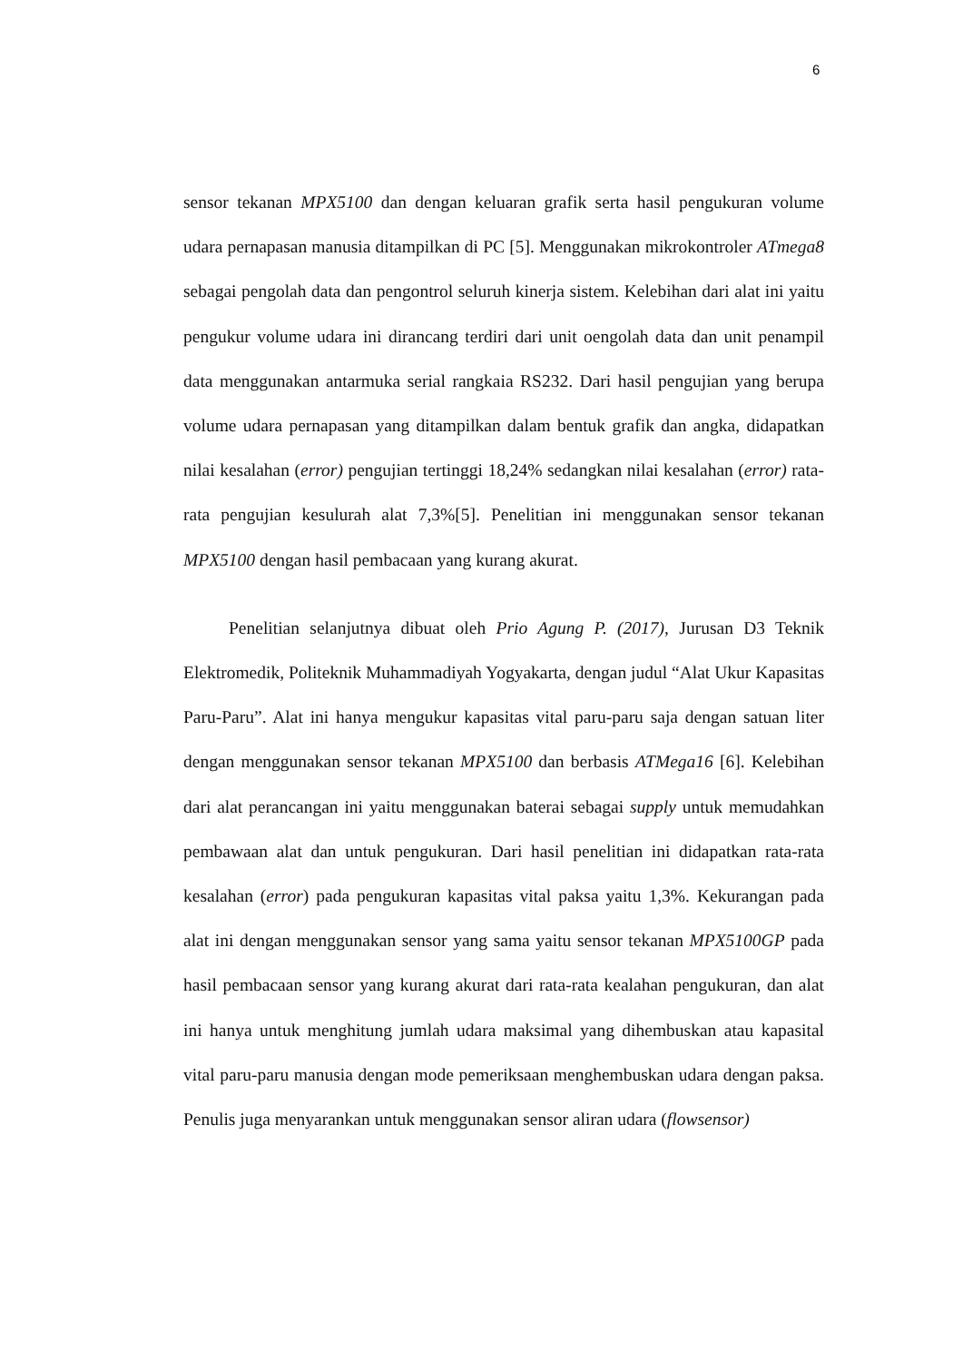6
sensor tekanan MPX5100 dan dengan keluaran grafik serta hasil pengukuran volume udara pernapasan manusia ditampilkan di PC [5]. Menggunakan mikrokontroler ATmega8 sebagai pengolah data dan pengontrol seluruh kinerja sistem. Kelebihan dari alat ini yaitu pengukur volume udara ini dirancang terdiri dari unit oengolah data dan unit penampil data menggunakan antarmuka serial rangkaia RS232. Dari hasil pengujian yang berupa volume udara pernapasan yang ditampilkan dalam bentuk grafik dan angka, didapatkan nilai kesalahan (error) pengujian tertinggi 18,24% sedangkan nilai kesalahan (error) rata-rata pengujian kesulurah alat 7,3%[5]. Penelitian ini menggunakan sensor tekanan MPX5100 dengan hasil pembacaan yang kurang akurat.
Penelitian selanjutnya dibuat oleh Prio Agung P. (2017), Jurusan D3 Teknik Elektromedik, Politeknik Muhammadiyah Yogyakarta, dengan judul “Alat Ukur Kapasitas Paru-Paru”. Alat ini hanya mengukur kapasitas vital paru-paru saja dengan satuan liter dengan menggunakan sensor tekanan MPX5100 dan berbasis ATMega16 [6]. Kelebihan dari alat perancangan ini yaitu menggunakan baterai sebagai supply untuk memudahkan pembawaan alat dan untuk pengukuran. Dari hasil penelitian ini didapatkan rata-rata kesalahan (error) pada pengukuran kapasitas vital paksa yaitu 1,3%. Kekurangan pada alat ini dengan menggunakan sensor yang sama yaitu sensor tekanan MPX5100GP pada hasil pembacaan sensor yang kurang akurat dari rata-rata kealahan pengukuran, dan alat ini hanya untuk menghitung jumlah udara maksimal yang dihembuskan atau kapasital vital paru-paru manusia dengan mode pemeriksaan menghembuskan udara dengan paksa. Penulis juga menyarankan untuk menggunakan sensor aliran udara (flowsensor)